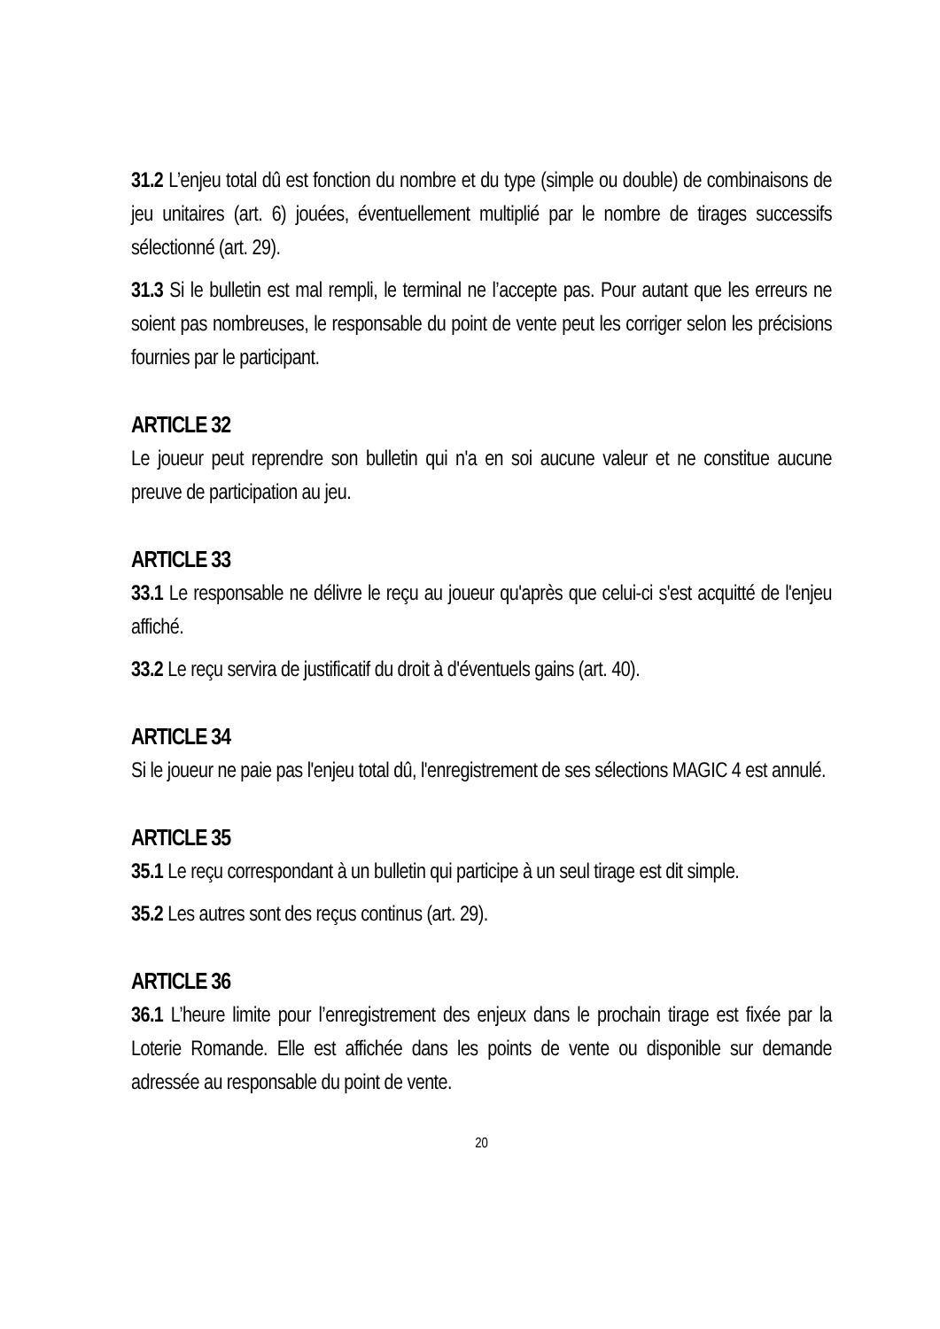31.2 L’enjeu total dû est fonction du nombre et du type (simple ou double) de combinaisons de jeu unitaires (art. 6) jouées, éventuellement multiplié par le nombre de tirages successifs sélectionné (art. 29).
31.3 Si le bulletin est mal rempli, le terminal ne l’accepte pas. Pour autant que les erreurs ne soient pas nombreuses, le responsable du point de vente peut les corriger selon les précisions fournies par le participant.
ARTICLE 32
Le joueur peut reprendre son bulletin qui n'a en soi aucune valeur et ne constitue aucune preuve de participation au jeu.
ARTICLE 33
33.1 Le responsable ne délivre le reçu au joueur qu'après que celui-ci s'est acquitté de l'enjeu affiché.
33.2 Le reçu servira de justificatif du droit à d'éventuels gains (art. 40).
ARTICLE 34
Si le joueur ne paie pas l'enjeu total dû, l'enregistrement de ses sélections MAGIC 4 est annulé.
ARTICLE 35
35.1 Le reçu correspondant à un bulletin qui participe à un seul tirage est dit simple.
35.2 Les autres sont des reçus continus (art. 29).
ARTICLE 36
36.1 L’heure limite pour l’enregistrement des enjeux dans le prochain tirage est fixée par la Loterie Romande. Elle est affichée dans les points de vente ou disponible sur demande adressée au responsable du point de vente.
20